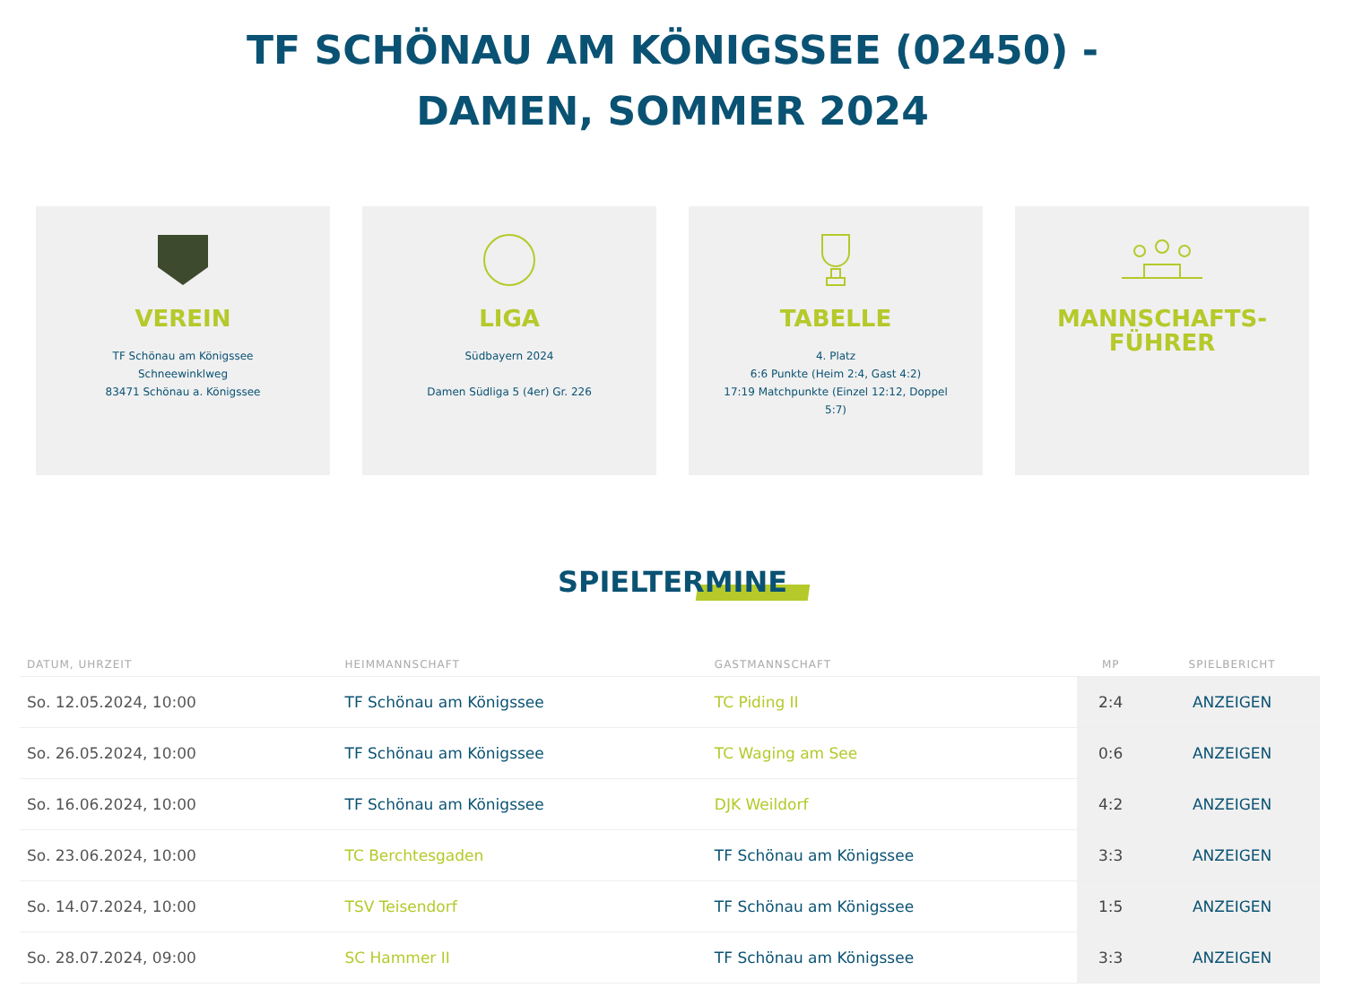TF SCHÖNAU AM KÖNIGSSEE (02450) -
DAMEN, SOMMER 2024
VEREIN
TF Schönau am Königssee
Schneewinklweg
83471 Schönau a. Königssee
LIGA
Südbayern 2024
Damen Südliga 5 (4er) Gr. 226
TABELLE
4. Platz
6:6 Punkte (Heim 2:4, Gast 4:2)
17:19 Matchpunkte (Einzel 12:12, Doppel
5:7)
MANNSCHAFTS-
FÜHRER
SPIELTERMINE
| DATUM, UHRZEIT | HEIMMANNSCHAFT | GASTMANNSCHAFT | MP | SPIELBERICHT |
| --- | --- | --- | --- | --- |
| So. 12.05.2024, 10:00 | TF Schönau am Königssee | TC Piding II | 2:4 | ANZEIGEN |
| So. 26.05.2024, 10:00 | TF Schönau am Königssee | TC Waging am See | 0:6 | ANZEIGEN |
| So. 16.06.2024, 10:00 | TF Schönau am Königssee | DJK Weildorf | 4:2 | ANZEIGEN |
| So. 23.06.2024, 10:00 | TC Berchtesgaden | TF Schönau am Königssee | 3:3 | ANZEIGEN |
| So. 14.07.2024, 10:00 | TSV Teisendorf | TF Schönau am Königssee | 1:5 | ANZEIGEN |
| So. 28.07.2024, 09:00 | SC Hammer II | TF Schönau am Königssee | 3:3 | ANZEIGEN |